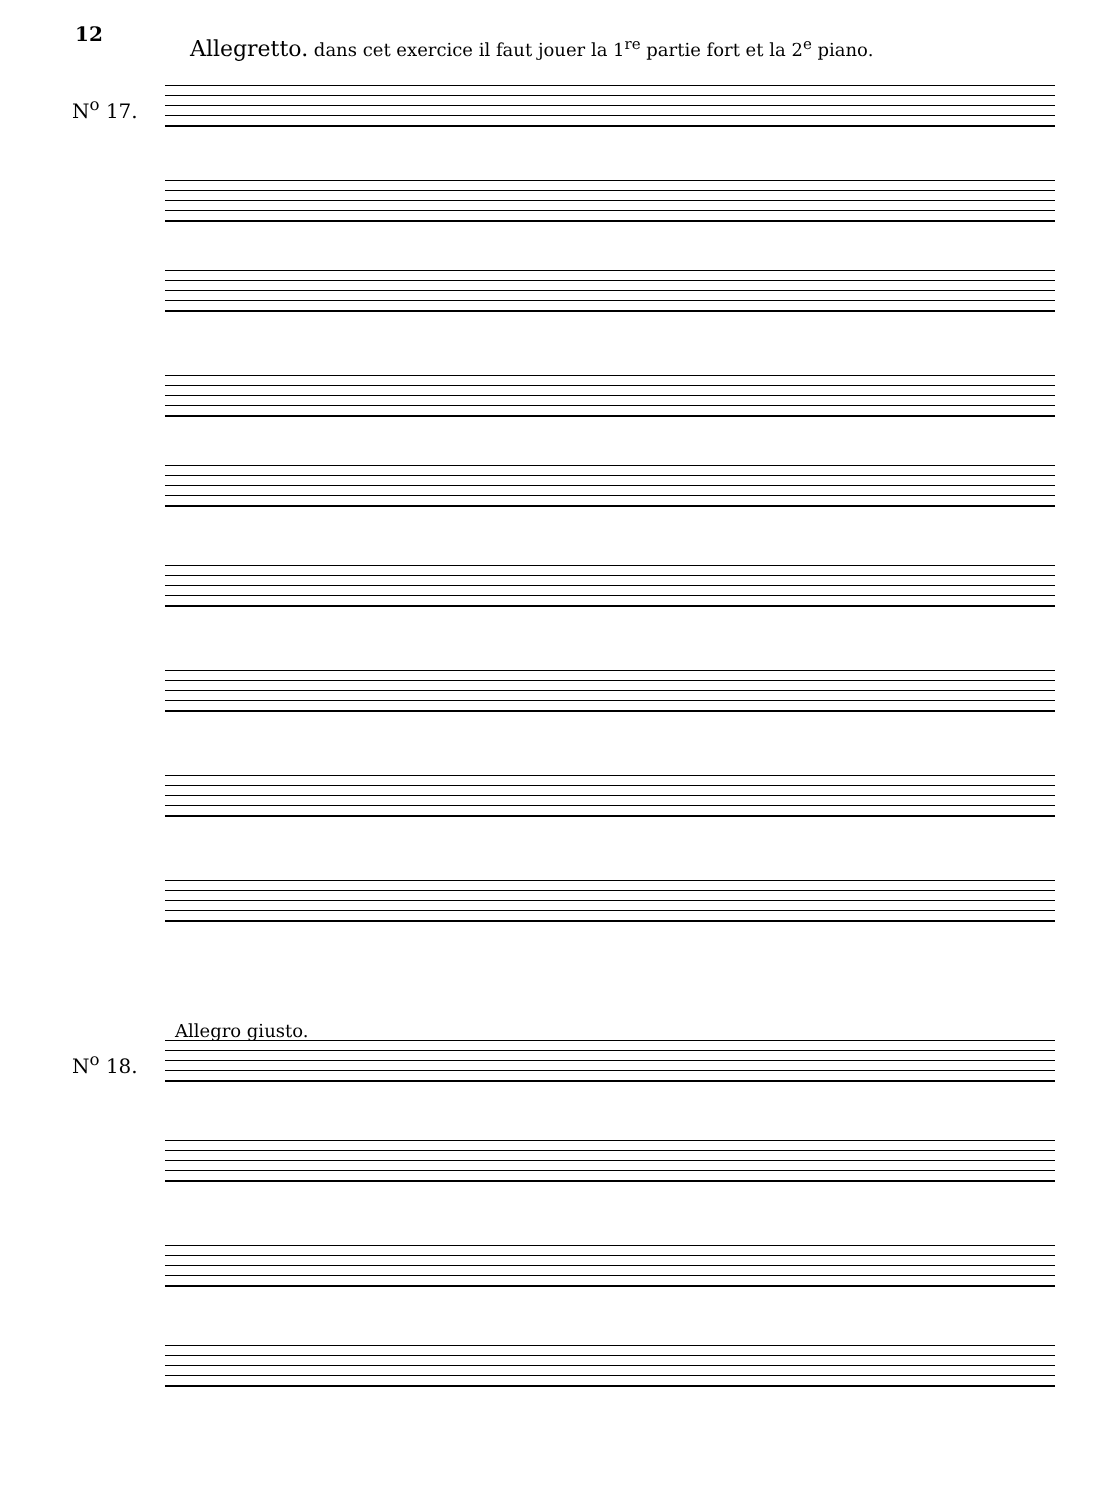12
Allegretto. dans cet exercice il faut jouer la 1<sup>re</sup> partie fort et la 2<sup>e</sup> piano.
N<sup>o</sup> 17.
Allegro giusto.
N<sup>o</sup> 18.